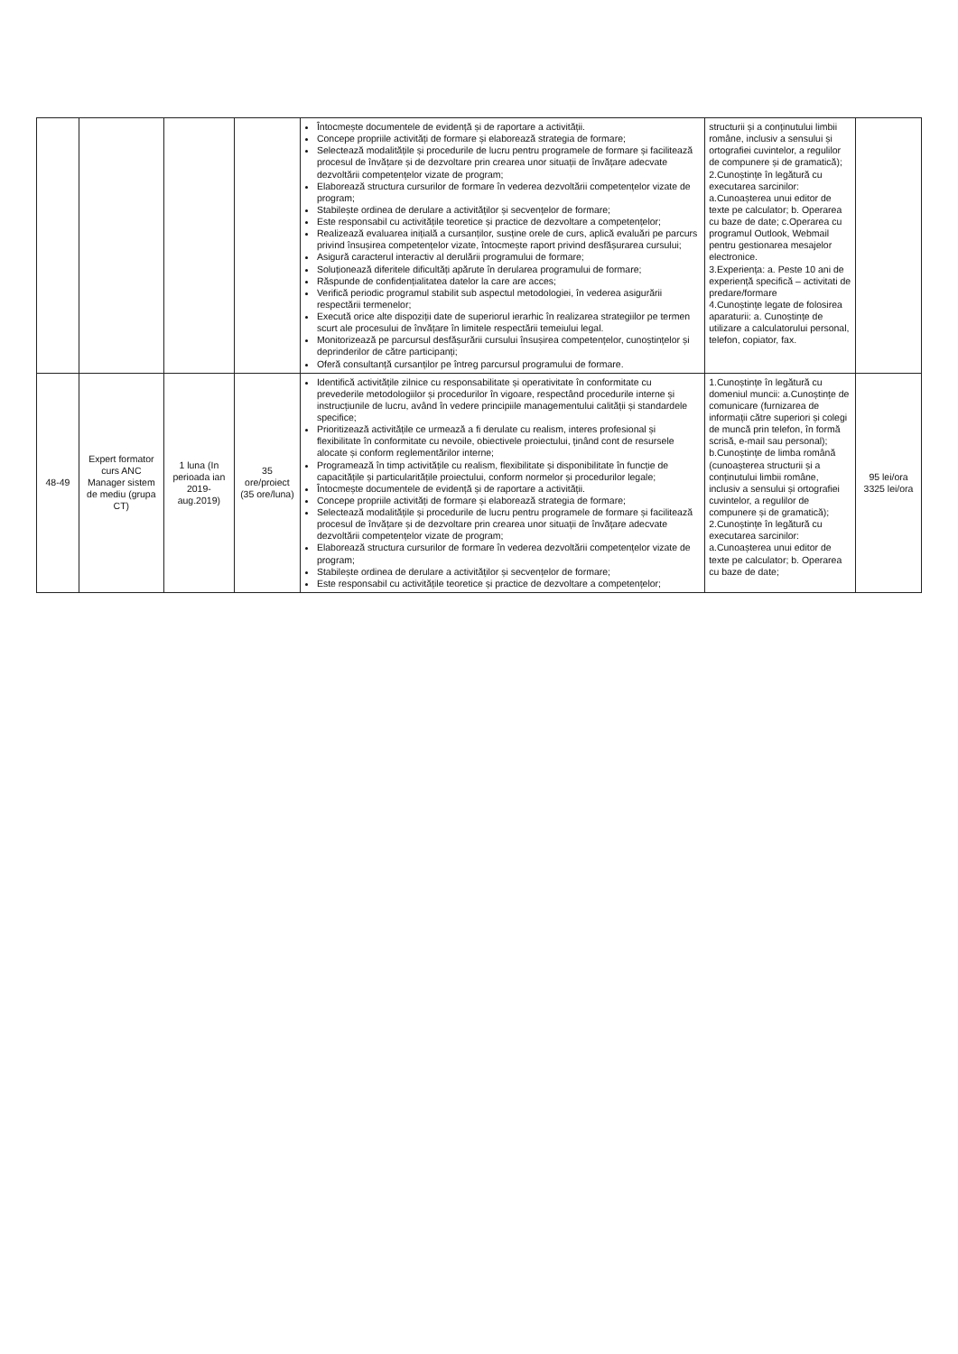| | | | | Întocmește documentele de evidență și de raportare a activității. Concepe propriile activități de formare și elaborează strategia de formare; Selectează modalitățile și procedurile de lucru pentru programele de formare și facilitează procesul de învățare și de dezvoltare prin crearea unor situații de învățare adecvate dezvoltării competențelor vizate de program; Elaborează structura cursurilor de formare în vederea dezvoltării competențelor vizate de program; Stabilește ordinea de derulare a activităților și secvențelor de formare; Este responsabil cu activitățile teoretice și practice de dezvoltare a competențelor; Realizează evaluarea inițială a cursanților, susține orele de curs, aplică evaluări pe parcurs privind însușirea competențelor vizate, întocmește raport privind desfășurarea cursului; Asigură caracterul interactiv al derulării programului de formare; Soluționează diferitele dificultăți apărute în derularea programului de formare; Răspunde de confidențialitatea datelor la care are acces; Verifică periodic programul stabilit sub aspectul metodologiei, în vederea asigurării respectării termenelor; Execută orice alte dispoziții date de superiorul ierarhic în realizarea strategiilor pe termen scurt ale procesului de învățare în limitele respectării temeiului legal. Monitorizează pe parcursul desfășurării cursului însușirea competențelor, cunoștințelor și deprinderilor de către participanți; Oferă consultanță cursanților pe întreg parcursul programului de formare. | structurii și a conținutului limbii române, inclusiv a sensului și ortografiei cuvintelor, a regulilor de compunere și de gramatică); 2.Cunoștințe în legătură cu executarea sarcinilor: a.Cunoașterea unui editor de texte pe calculator; b. Operarea cu baze de date; c.Operarea cu programul Outlook, Webmail pentru gestionarea mesajelor electronice. 3.Experiența: a. Peste 10 ani de experiență specifică – activitati de predare/formare 4.Cunoștințe legate de folosirea aparaturii: a. Cunoștințe de utilizare a calculatorului personal, telefon, copiator, fax. | |
| 48-49 | Expert formator curs ANC Manager sistem de mediu (grupa CT) | 1 luna (In perioada ian 2019-aug.2019) | 35 ore/proiect (35 ore/luna) | Identifică activitățile zilnice cu responsabilitate și operativitate în conformitate cu prevederile metodologiilor și procedurilor în vigoare, respectând procedurile interne și instrucțiunile de lucru, având în vedere principiile managementului calității și standardele specifice; Prioritizează activitățile ce urmează a fi derulate cu realism, interes profesional și flexibilitate în conformitate cu nevoile, obiectivele proiectului, ținând cont de resursele alocate și conform reglementărilor interne; Programează în timp activitățile cu realism, flexibilitate și disponibilitate în funcție de capacitățile și particularitățile proiectului, conform normelor și procedurilor legale; Întocmește documentele de evidență și de raportare a activității. Concepe propriile activități de formare și elaborează strategia de formare; Selectează modalitățile și procedurile de lucru pentru programele de formare și facilitează procesul de învățare și de dezvoltare prin crearea unor situații de învățare adecvate dezvoltării competențelor vizate de program; Elaborează structura cursurilor de formare în vederea dezvoltării competențelor vizate de program; Stabilește ordinea de derulare a activităților și secvențelor de formare; Este responsabil cu activitățile teoretice și practice de dezvoltare a competențelor; | 1.Cunoștințe în legătură cu domeniul muncii: a.Cunoștințe de comunicare (furnizarea de informații către superiori și colegi de muncă prin telefon, în formă scrisă, e-mail sau personal); b.Cunoștințe de limba română (cunoașterea structurii și a conținutului limbii române, inclusiv a sensului și ortografiei cuvintelor, a regulilor de compunere și de gramatică); 2.Cunoștințe în legătură cu executarea sarcinilor: a.Cunoașterea unui editor de texte pe calculator; b. Operarea cu baze de date; | 95 lei/ora 3325 lei/ora |